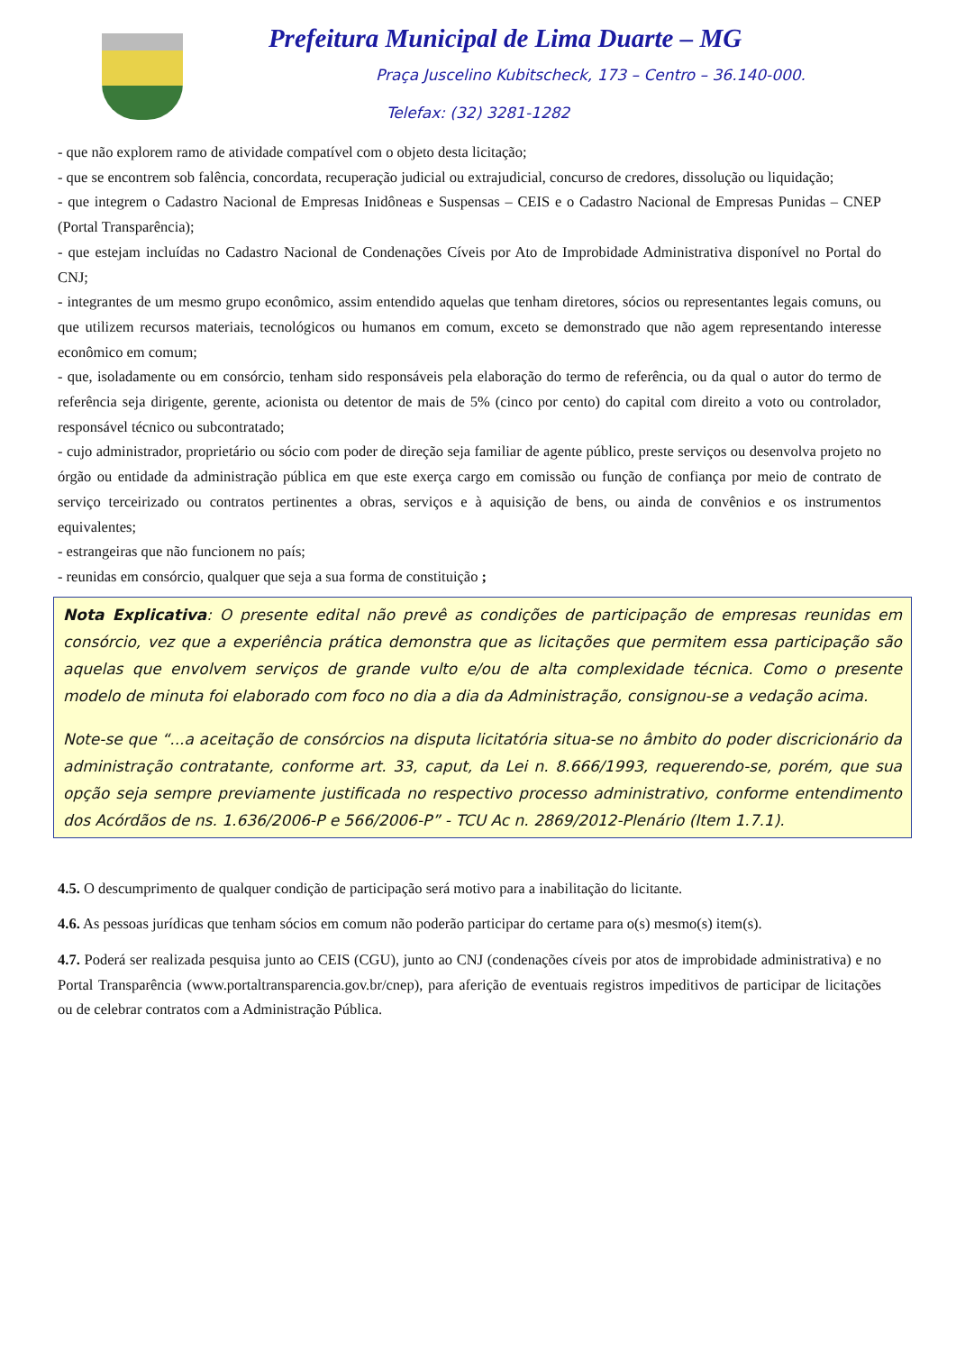Prefeitura Municipal de Lima Duarte – MG
Praça Juscelino Kubitscheck, 173 – Centro – 36.140-000.
Telefax: (32) 3281-1282
- que não explorem ramo de atividade compatível com o objeto desta licitação;
- que se encontrem sob falência, concordata, recuperação judicial ou extrajudicial, concurso de credores, dissolução ou liquidação;
- que integrem o Cadastro Nacional de Empresas Inidôneas e Suspensas – CEIS e o Cadastro Nacional de Empresas Punidas – CNEP (Portal Transparência);
- que estejam incluídas no Cadastro Nacional de Condenações Cíveis por Ato de Improbidade Administrativa disponível no Portal do CNJ;
- integrantes de um mesmo grupo econômico, assim entendido aquelas que tenham diretores, sócios ou representantes legais comuns, ou que utilizem recursos materiais, tecnológicos ou humanos em comum, exceto se demonstrado que não agem representando interesse econômico em comum;
- que, isoladamente ou em consórcio, tenham sido responsáveis pela elaboração do termo de referência, ou da qual o autor do termo de referência seja dirigente, gerente, acionista ou detentor de mais de 5% (cinco por cento) do capital com direito a voto ou controlador, responsável técnico ou subcontratado;
- cujo administrador, proprietário ou sócio com poder de direção seja familiar de agente público, preste serviços ou desenvolva projeto no órgão ou entidade da administração pública em que este exerça cargo em comissão ou função de confiança por meio de contrato de serviço terceirizado ou contratos pertinentes a obras, serviços e à aquisição de bens, ou ainda de convênios e os instrumentos equivalentes;
- estrangeiras que não funcionem no país;
- reunidas em consórcio, qualquer que seja a sua forma de constituição ;
Nota Explicativa: O presente edital não prevê as condições de participação de empresas reunidas em consórcio, vez que a experiência prática demonstra que as licitações que permitem essa participação são aquelas que envolvem serviços de grande vulto e/ou de alta complexidade técnica. Como o presente modelo de minuta foi elaborado com foco no dia a dia da Administração, consignou-se a vedação acima.
Note-se que “...a aceitação de consórcios na disputa licitatória situa-se no âmbito do poder discricionário da administração contratante, conforme art. 33, caput, da Lei n. 8.666/1993, requerendo-se, porém, que sua opção seja sempre previamente justificada no respectivo processo administrativo, conforme entendimento dos Acórdãos de ns. 1.636/2006-P e 566/2006-P” - TCU Ac n. 2869/2012-Plenário (Item 1.7.1).
4.5. O descumprimento de qualquer condição de participação será motivo para a inabilitação do licitante.
4.6. As pessoas jurídicas que tenham sócios em comum não poderão participar do certame para o(s) mesmo(s) item(s).
4.7. Poderá ser realizada pesquisa junto ao CEIS (CGU), junto ao CNJ (condenações cíveis por atos de improbidade administrativa) e no Portal Transparência (www.portaltransparencia.gov.br/cnep), para aferição de eventuais registros impeditivos de participar de licitações ou de celebrar contratos com a Administração Pública.